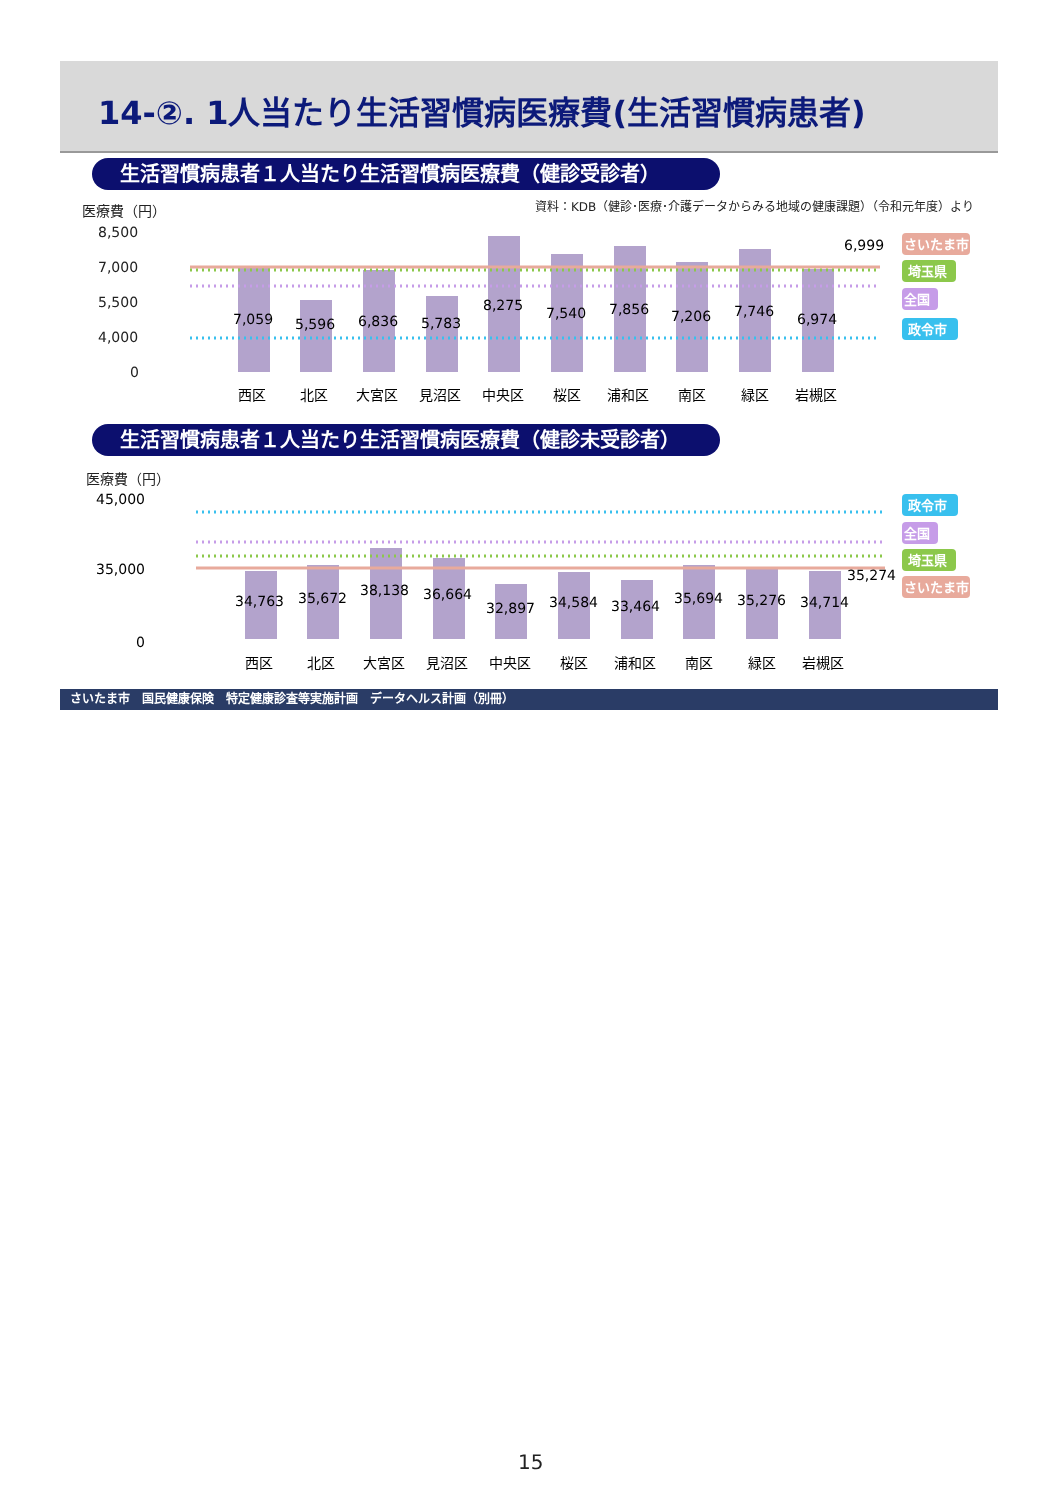14-②. 1人当たり生活習慣病医療費(生活習慣病患者)
生活習慣病患者１人当たり生活習慣病医療費（健診受診者）
医療費（円）
資料：KDB（健診･医療･介護データからみる地域の健康課題）（令和元年度）より
8,500
7,000
5,500
4,000
0
7,059
5,596
6,836
5,783
8,275
7,540
7,856
7,206
7,746
6,974
6,999
西区
北区
大宮区
見沼区
中央区
桜区
浦和区
南区
緑区
岩槻区
さいたま市
埼玉県
全国
政令市
生活習慣病患者１人当たり生活習慣病医療費（健診未受診者）
医療費（円）
45,000
35,000
0
34,763
35,672
38,138
36,664
32,897
34,584
33,464
35,694
35,276
34,714
35,274
西区
北区
大宮区
見沼区
中央区
桜区
浦和区
南区
緑区
岩槻区
政令市
全国
埼玉県
さいたま市
さいたま市　国民健康保険　特定健康診査等実施計画　データヘルス計画（別冊）
15